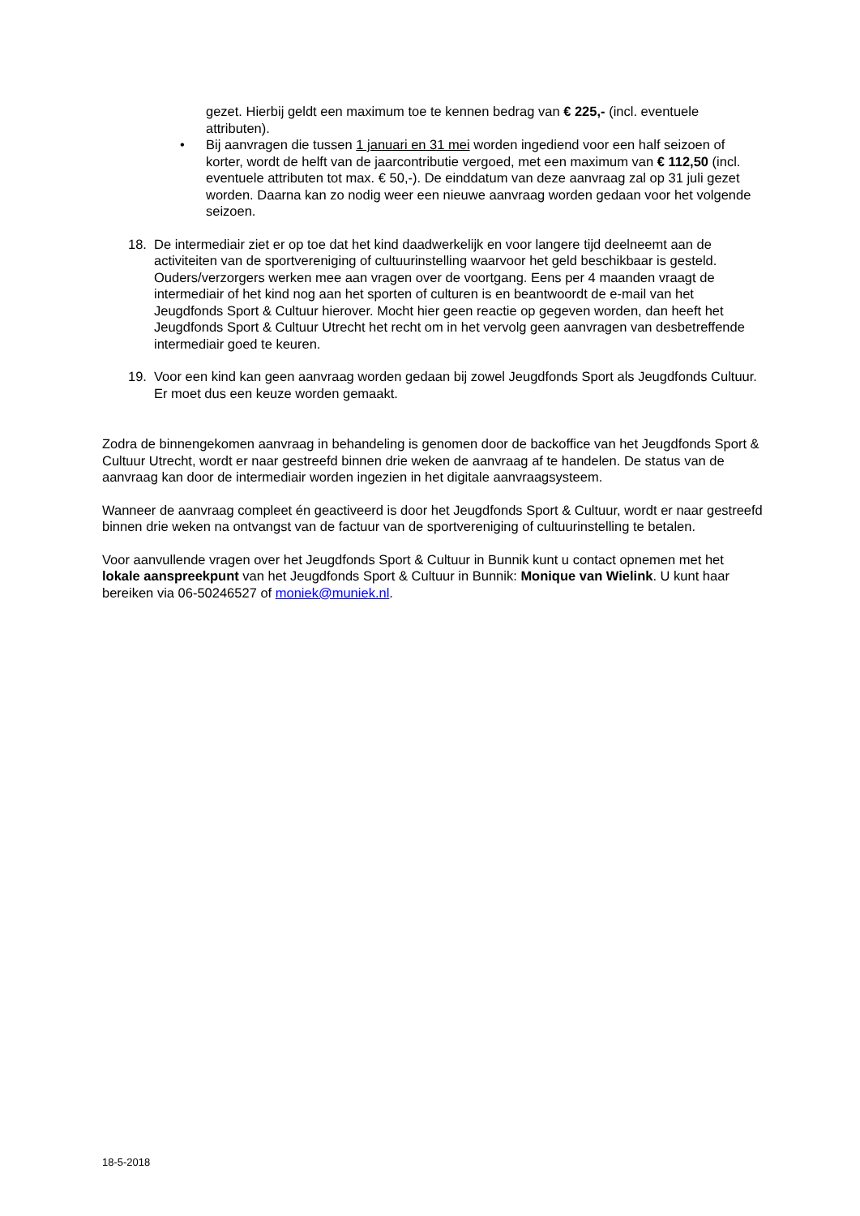gezet. Hierbij geldt een maximum toe te kennen bedrag van € 225,- (incl. eventuele attributen).
• Bij aanvragen die tussen 1 januari en 31 mei worden ingediend voor een half seizoen of korter, wordt de helft van de jaarcontributie vergoed, met een maximum van € 112,50 (incl. eventuele attributen tot max. € 50,-). De einddatum van deze aanvraag zal op 31 juli gezet worden. Daarna kan zo nodig weer een nieuwe aanvraag worden gedaan voor het volgende seizoen.
18. De intermediair ziet er op toe dat het kind daadwerkelijk en voor langere tijd deelneemt aan de activiteiten van de sportvereniging of cultuurinstelling waarvoor het geld beschikbaar is gesteld. Ouders/verzorgers werken mee aan vragen over de voortgang. Eens per 4 maanden vraagt de intermediair of het kind nog aan het sporten of culturen is en beantwoordt de e-mail van het Jeugdfonds Sport & Cultuur hierover. Mocht hier geen reactie op gegeven worden, dan heeft het Jeugdfonds Sport & Cultuur Utrecht het recht om in het vervolg geen aanvragen van desbetreffende intermediair goed te keuren.
19. Voor een kind kan geen aanvraag worden gedaan bij zowel Jeugdfonds Sport als Jeugdfonds Cultuur. Er moet dus een keuze worden gemaakt.
Zodra de binnengekomen aanvraag in behandeling is genomen door de backoffice van het Jeugdfonds Sport & Cultuur Utrecht, wordt er naar gestreefd binnen drie weken de aanvraag af te handelen. De status van de aanvraag kan door de intermediair worden ingezien in het digitale aanvraagsysteem.
Wanneer de aanvraag compleet én geactiveerd is door het Jeugdfonds Sport & Cultuur, wordt er naar gestreefd binnen drie weken na ontvangst van de factuur van de sportvereniging of cultuurinstelling te betalen.
Voor aanvullende vragen over het Jeugdfonds Sport & Cultuur in Bunnik kunt u contact opnemen met het lokale aanspreekpunt van het Jeugdfonds Sport & Cultuur in Bunnik: Monique van Wielink. U kunt haar bereiken via 06-50246527 of moniek@muniek.nl.
18-5-2018